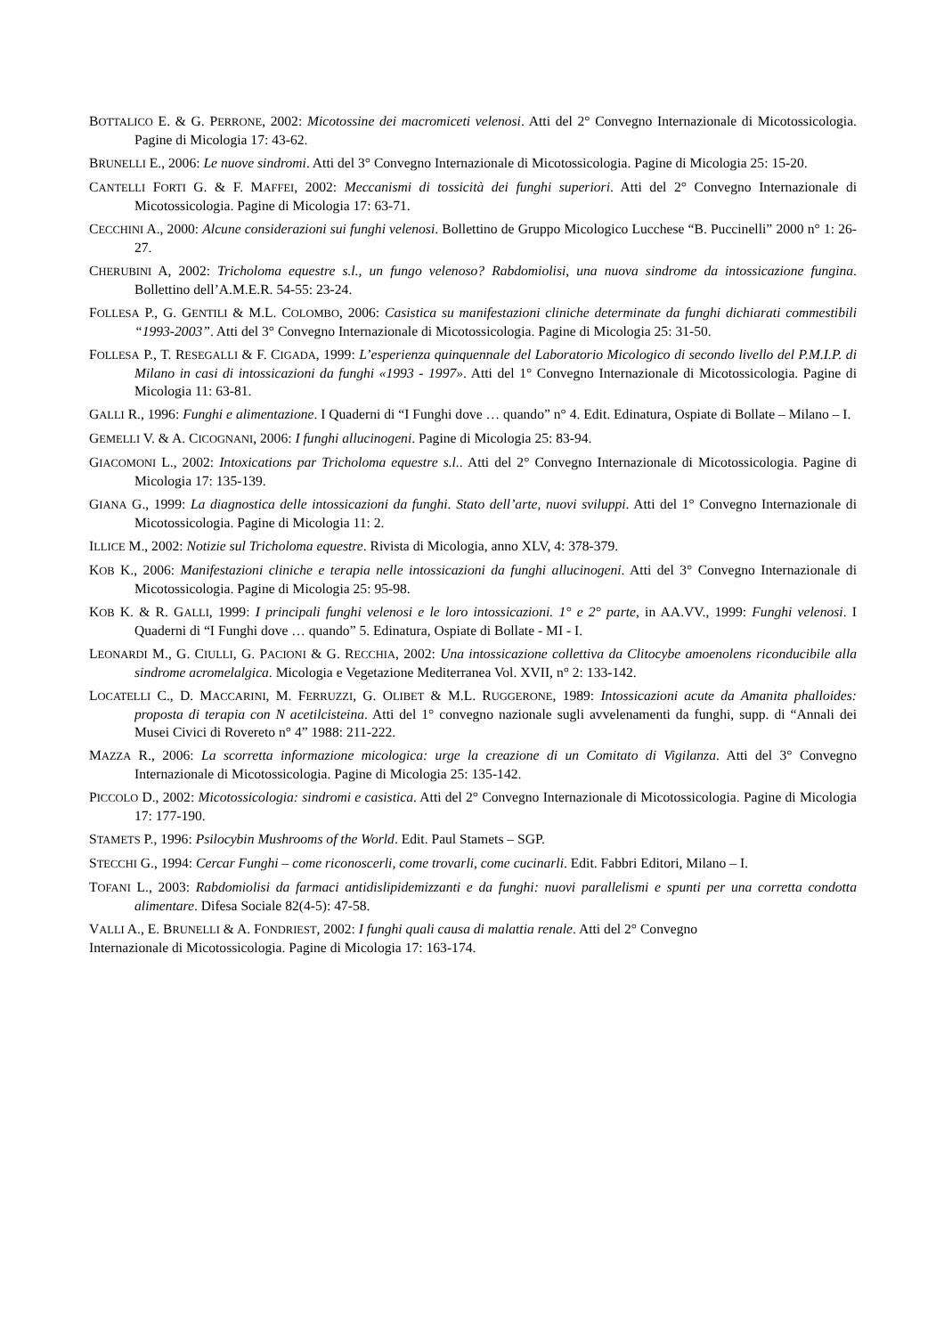BOTTALICO E. & G. PERRONE, 2002: Micotossine dei macromiceti velenosi. Atti del 2° Convegno Internazionale di Micotossicologia. Pagine di Micologia 17: 43-62.
BRUNELLI E., 2006: Le nuove sindromi. Atti del 3° Convegno Internazionale di Micotossicologia. Pagine di Micologia 25: 15-20.
CANTELLI FORTI G. & F. MAFFEI, 2002: Meccanismi di tossicità dei funghi superiori. Atti del 2° Convegno Internazionale di Micotossicologia. Pagine di Micologia 17: 63-71.
CECCHINI A., 2000: Alcune considerazioni sui funghi velenosi. Bollettino de Gruppo Micologico Lucchese “B. Puccinelli” 2000 n° 1: 26-27.
CHERUBINI A, 2002: Tricholoma equestre s.l., un fungo velenoso? Rabdomiolisi, una nuova sindrome da intossicazione fungina. Bollettino dell’A.M.E.R. 54-55: 23-24.
FOLLESA P., G. GENTILI & M.L. COLOMBO, 2006: Casistica su manifestazioni cliniche determinate da funghi dichiarati commestibili “1993-2003”. Atti del 3° Convegno Internazionale di Micotossicologia. Pagine di Micologia 25: 31-50.
FOLLESA P., T. RESEGALLI & F. CIGADA, 1999: L’esperienza quinquennale del Laboratorio Micologico di secondo livello del P.M.I.P. di Milano in casi di intossicazioni da funghi «1993 - 1997». Atti del 1° Convegno Internazionale di Micotossicologia. Pagine di Micologia 11: 63-81.
GALLI R., 1996: Funghi e alimentazione. I Quaderni di “I Funghi dove … quando” n° 4. Edit. Edinatura, Ospiate di Bollate – Milano – I.
GEMELLI V. & A. CICOGNANI, 2006: I funghi allucinogeni. Pagine di Micologia 25: 83-94.
GIACOMONI L., 2002: Intoxications par Tricholoma equestre s.l.. Atti del 2° Convegno Internazionale di Micotossicologia. Pagine di Micologia 17: 135-139.
GIANA G., 1999: La diagnostica delle intossicazioni da funghi. Stato dell’arte, nuovi sviluppi. Atti del 1° Convegno Internazionale di Micotossicologia. Pagine di Micologia 11: 2.
ILLICE M., 2002: Notizie sul Tricholoma equestre. Rivista di Micologia, anno XLV, 4: 378-379.
KOB K., 2006: Manifestazioni cliniche e terapia nelle intossicazioni da funghi allucinogeni. Atti del 3° Convegno Internazionale di Micotossicologia. Pagine di Micologia 25: 95-98.
KOB K. & R. GALLI, 1999: I principali funghi velenosi e le loro intossicazioni. 1° e 2° parte, in AA.VV., 1999: Funghi velenosi. I Quaderni di “I Funghi dove … quando” 5. Edinatura, Ospiate di Bollate - MI - I.
LEONARDI M., G. CIULLI, G. PACIONI & G. RECCHIA, 2002: Una intossicazione collettiva da Clitocybe amoenolens riconducibile alla sindrome acromelalgica. Micologia e Vegetazione Mediterranea Vol. XVII, n° 2: 133-142.
LOCATELLI C., D. MACCARINI, M. FERRUZZI, G. OLIBET & M.L. RUGGERONE, 1989: Intossicazioni acute da Amanita phalloides: proposta di terapia con N acetilcisteina. Atti del 1° convegno nazionale sugli avvelenamenti da funghi, supp. di “Annali dei Musei Civici di Rovereto n° 4” 1988: 211-222.
MAZZA R., 2006: La scorretta informazione micologica: urge la creazione di un Comitato di Vigilanza. Atti del 3° Convegno Internazionale di Micotossicologia. Pagine di Micologia 25: 135-142.
PICCOLO D., 2002: Micotossicologia: sindromi e casistica. Atti del 2° Convegno Internazionale di Micotossicologia. Pagine di Micologia 17: 177-190.
STAMETS P., 1996: Psilocybin Mushrooms of the World. Edit. Paul Stamets – SGP.
STECCHI G., 1994: Cercar Funghi – come riconoscerli, come trovarli, come cucinarli. Edit. Fabbri Editori, Milano – I.
TOFANI L., 2003: Rabdomiolisi da farmaci antidislipidemizzanti e da funghi: nuovi parallelismi e spunti per una corretta condotta alimentare. Difesa Sociale 82(4-5): 47-58.
VALLI A., E. BRUNELLI & A. FONDRIEST, 2002: I funghi quali causa di malattia renale. Atti del 2° Convegno
Internazionale di Micotossicologia. Pagine di Micologia 17: 163-174.